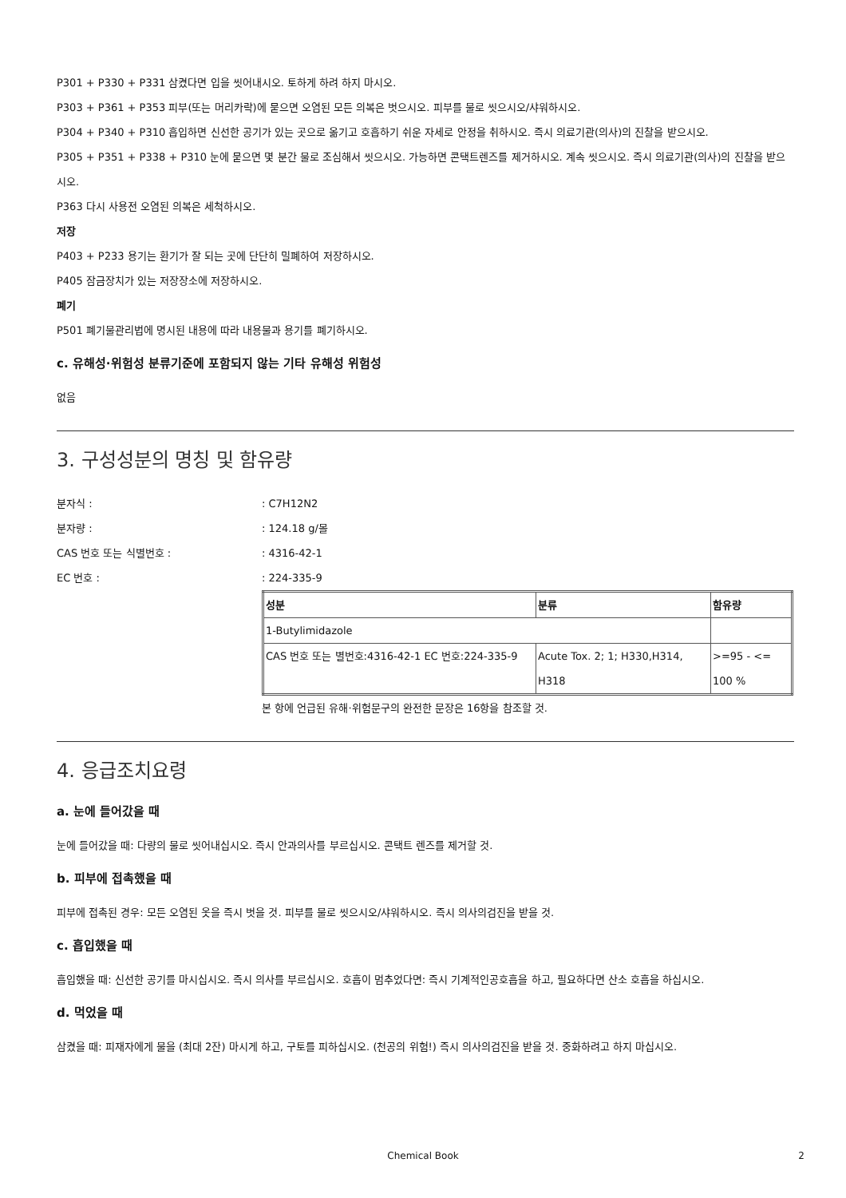P301 + P330 + P331 삼켰다면 입을 씻어내시오. 토하게 하려 하지 마시오.
P303 + P361 + P353 피부(또는 머리카락)에 묻으면 오염된 모든 의복은 벗으시오. 피부를 물로 씻으시오/샤워하시오.
P304 + P340 + P310 흡입하면 신선한 공기가 있는 곳으로 옮기고 호흡하기 쉬운 자세로 안정을 취하시오. 즉시 의료기관(의사)의 진찰을 받으시오.
P305 + P351 + P338 + P310 눈에 묻으면 몇 분간 물로 조심해서 씻으시오. 가능하면 콘택트렌즈를 제거하시오. 계속 씻으시오. 즉시 의료기관(의사)의 진찰을 받으시오.
P363 다시 사용전 오염된 의복은 세척하시오.
저장
P403 + P233 용기는 환기가 잘 되는 곳에 단단히 밀폐하여 저장하시오.
P405 잠금장치가 있는 저장장소에 저장하시오.
폐기
P501 폐기물관리법에 명시된 내용에 따라 내용물과 용기를 폐기하시오.
c. 유해성·위험성 분류기준에 포함되지 않는 기타 유해성 위험성
없음
3. 구성성분의 명칭 및 함유량
분자식 :: C7H12N2
분자량 :: 124.18 g/몰
CAS 번호 또는 식별번호 :: 4316-42-1
EC 번호 :: 224-335-9
| 성분 | 분류 | 함유량 |
| 1-Butylimidazole | | |
| CAS 번호 또는 별번호:4316-42-1 EC 번호:224-335-9 | Acute Tox. 2; 1; H330,H314, H318 | >=95 - <= 100 % |
본 항에 언급된 유해·위험문구의 완전한 문장은 16항을 참조할 것.
4. 응급조치요령
a. 눈에 들어갔을 때
눈에 들어갔을 때: 다량의 물로 씻어내십시오. 즉시 안과의사를 부르십시오. 콘택트 렌즈를 제거할 것.
b. 피부에 접촉했을 때
피부에 접촉된 경우: 모든 오염된 옷을 즉시 벗을 것. 피부를 물로 씻으시오/샤워하시오. 즉시 의사의검진을 받을 것.
c. 흡입했을 때
흡입했을 때: 신선한 공기를 마시십시오. 즉시 의사를 부르십시오. 호흡이 멈추었다면: 즉시 기계적인공호흡을 하고, 필요하다면 산소 호흡을 하십시오.
d. 먹었을 때
삼켰을 때: 피재자에게 물을 (최대 2잔) 마시게 하고, 구토를 피하십시오. (천공의 위험!) 즉시 의사의검진을 받을 것. 중화하려고 하지 마십시오.
Chemical Book 2